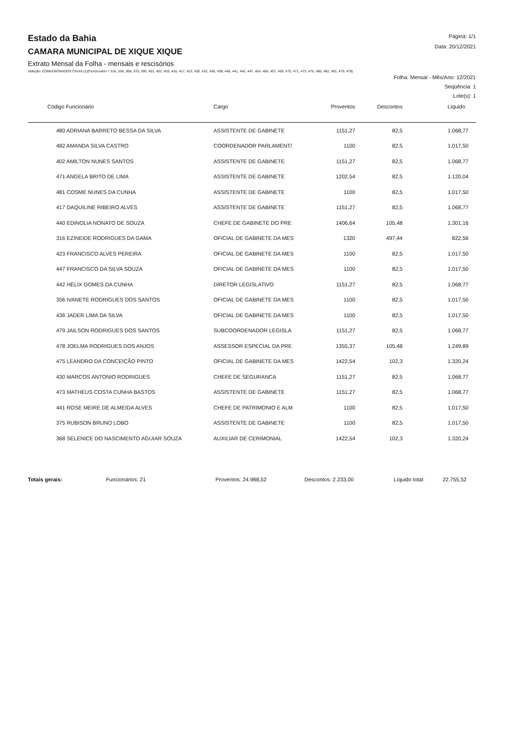Página: 1/1
Data: 20/12/2021
Estado da Bahia
CAMARA MUNICIPAL DE XIQUE XIQUE
Extrato Mensal da Folha - mensais e rescisórios
Seleção: COMISSIONADOS CAIXA (1)(Funcionário = 316, 356, 368, 375, 395, 401, 402, 403, 416, 417, 423, 430, 432, 436, 439, 440, 441, 442, 447, 454, 456, 457, 459, 470, 471, 473, 475, 480, 482, 481, 479, 478)
Folha: Mensal - Mês/Ano: 12/2021
Seqüência: 1
Lote(s): 1
| Código Funcionário | Cargo | Proventos | Descontos | Líquido |
| --- | --- | --- | --- | --- |
| 480 ADRIANA BARRETO BESSA DA SILVA | ASSISTENTE DE GABINETE | 1151,27 | 82,5 | 1.068,77 |
| 482 AMANDA SILVA CASTRO | COORDENADOR PARLAMENT/ | 1100 | 82,5 | 1.017,50 |
| 402 AMILTON NUNES SANTOS | ASSISTENTE DE GABINETE | 1151,27 | 82,5 | 1.068,77 |
| 471 ANGELA BRITO DE LIMA | ASSISTENTE DE GABINETE | 1202,54 | 82,5 | 1.120,04 |
| 481 COSME NUNES DA CUNHA | ASSISTENTE DE GABINETE | 1100 | 82,5 | 1.017,50 |
| 417 DAQUILINE RIBEIRO ALVES | ASSISTENTE DE GABINETE | 1151,27 | 82,5 | 1.068,77 |
| 440 EDINOLIA NONATO DE SOUZA | CHEFE DE GABINETE DO PRE | 1406,64 | 105,48 | 1.301,16 |
| 316 EZINEIDE RODRIGUES DA GAMA | OFICIAL DE GABINETE DA MES | 1320 | 497,44 | 822,56 |
| 423 FRANCISCO ALVES PEREIRA | OFICIAL DE GABINETE DA MES | 1100 | 82,5 | 1.017,50 |
| 447 FRANCISCO DA SILVA SOUZA | OFICIAL DE GABINETE DA MES | 1100 | 82,5 | 1.017,50 |
| 442 HÉLIX GOMES DA CUNHA | DIRETOR LEGISLATIVO | 1151,27 | 82,5 | 1.068,77 |
| 356 IVANETE RODRIGUES DOS SANTOS | OFICIAL DE GABINETE DA MES | 1100 | 82,5 | 1.017,50 |
| 436 JADER LIMA DA SILVA | OFICIAL DE GABINETE DA MES | 1100 | 82,5 | 1.017,50 |
| 479 JAILSON RODRIGUES DOS SANTOS | SUBCOORDENADOR LEGISLA | 1151,27 | 82,5 | 1.068,77 |
| 478 JOELMA RODRIGUES DOS ANJOS | ASSESSOR ESPECIAL DA PRE | 1355,37 | 105,48 | 1.249,89 |
| 475 LEANDRO DA CONCEIÇÃO PINTO | OFICIAL DE GABINETE DA MES | 1422,54 | 102,3 | 1.320,24 |
| 430 MARCOS ANTONIO RODRIGUES | CHEFE DE SEGURANCA | 1151,27 | 82,5 | 1.068,77 |
| 473 MATHEUS COSTA CUNHA BASTOS | ASSISTENTE DE GABINETE | 1151,27 | 82,5 | 1.068,77 |
| 441 ROSE MEIRE DE ALMEIDA ALVES | CHEFE DE PATRIMONIO E ALM | 1100 | 82,5 | 1.017,50 |
| 375 RUBISON BRUNO LOBO | ASSISTENTE DE GABINETE | 1100 | 82,5 | 1.017,50 |
| 368 SELENICE DO NASCIMENTO AGUIAR SOUZA | AUXILIAR DE CERIMONIAL | 1422,54 | 102,3 | 1.320,24 |
Totais gerais: Funcionários: 21 Proventos: 24.988,52 Descontos: 2.233,00 Líquido total: 22.755,52